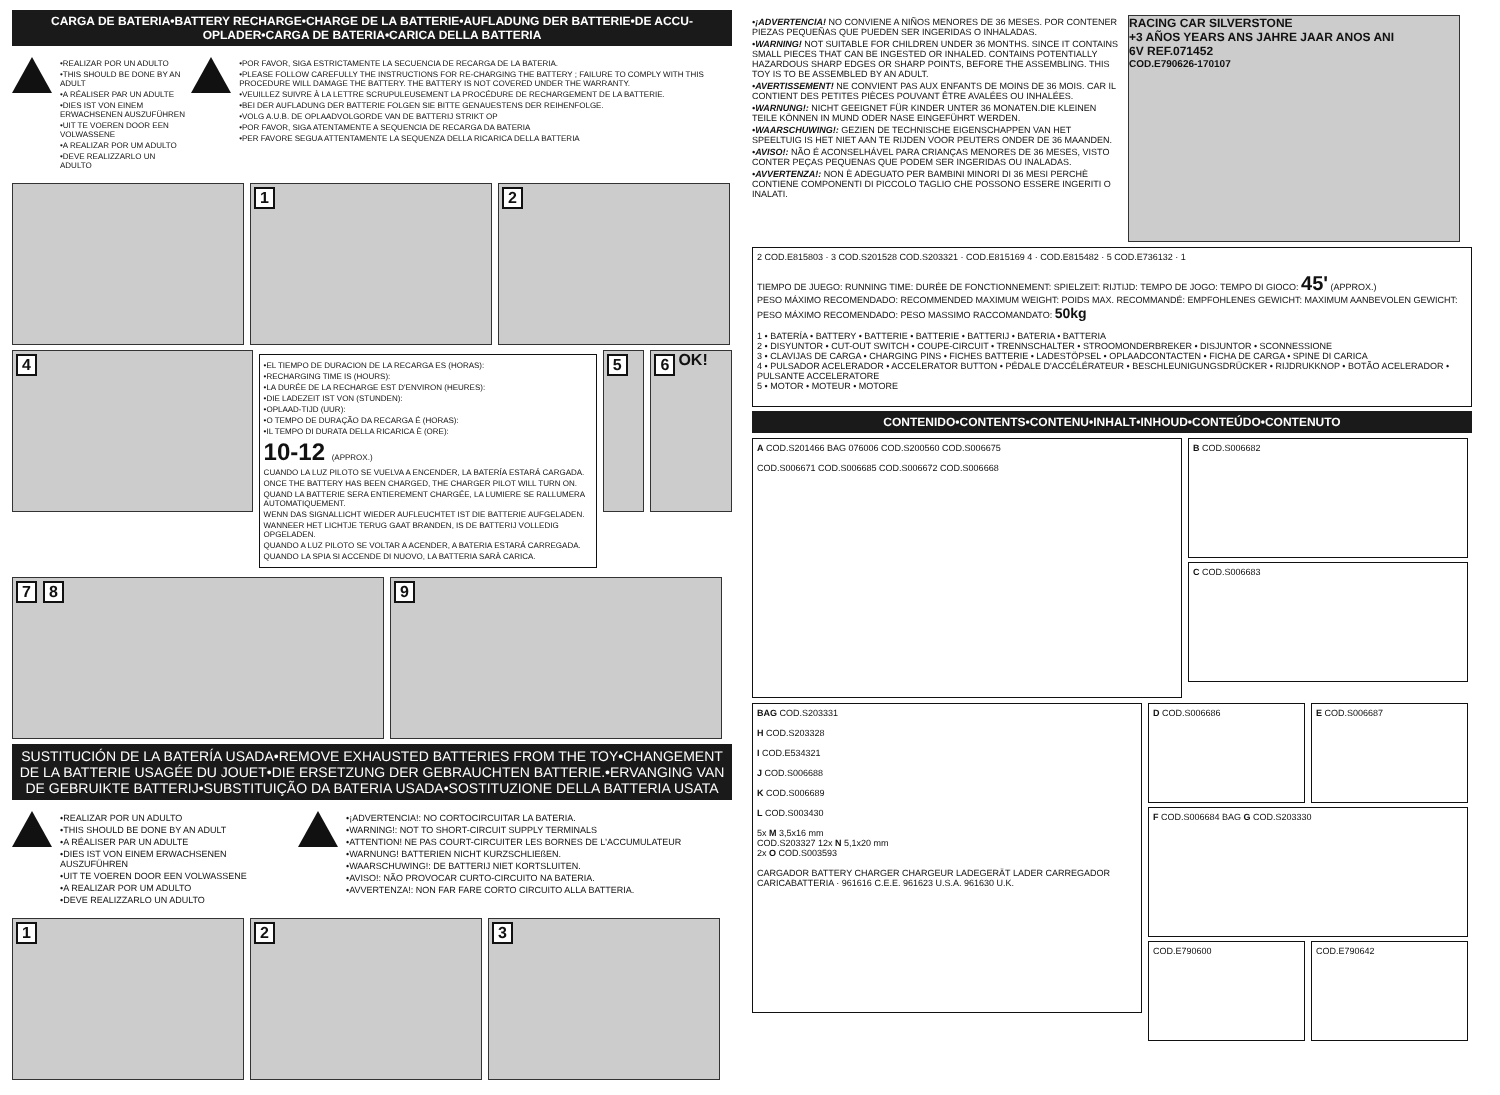CARGA DE BATERIA•BATTERY RECHARGE•CHARGE DE LA BATTERIE•AUFLADUNG DER BATTERIE•DE ACCU-OPLADER•CARGA DE BATERIA•CARICA DELLA BATTERIA
•REALIZAR POR UN ADULTO
•THIS SHOULD BE DONE BY AN ADULT
•A RÉALISER PAR UN ADULTE
•DIES IST VON EINEM ERWACHSENEN AUSZUFÜHREN
•UIT TE VOEREN DOOR EEN VOLWASSENE
•A REALIZAR POR UM ADULTO
•DEVE REALIZZARLO UN ADULTO
•POR FAVOR, SIGA ESTRICTAMENTE LA SECUENCIA DE RECARGA DE LA BATERIA.
•PLEASE FOLLOW CAREFULLY THE INSTRUCTIONS FOR RE-CHARGING THE BATTERY ; FAILURE TO COMPLY WITH THIS PROCEDURE WILL DAMAGE THE BATTERY. THE BATTERY IS NOT COVERED UNDER THE WARRANTY.
•VEUILLEZ SUIVRE À LA LETTRE SCRUPULEUSEMENT LA PROCÉDURE DE RECHARGEMENT DE LA BATTERIE.
•BEI DER AUFLADUNG DER BATTERIE FOLGEN SIE BITTE GENAUESTENS DER REIHENFOLGE.
•VOLG A.U.B. DE OPLAADVOLGORDE VAN DE BATTERIJ STRIKT OP
•POR FAVOR, SIGA ATENTAMENTE A SEQUENCIA DE RECARGA DA BATERIA
•PER FAVORE SEGUA ATTENTAMENTE LA SEQUENZA DELLA RICARICA DELLA BATTERIA
1 2
4
•EL TIEMPO DE DURACION DE LA RECARGA ES (HORAS):
•RECHARGING TIME IS (HOURS):
•LA DURÉE DE LA RECHARGE EST D'ENVIRON (HEURES):
•DIE LADEZEIT IST VON (STUNDEN):
•OPLAAD-TIJD (UUR):
•O TEMPO DE DURAÇÃO DA RECARGA É (HORAS):
•IL TEMPO DI DURATA DELLA RICARICA È (ORE):
10-12 (APPROX.)
CUANDO LA LUZ PILOTO SE VUELVA A ENCENDER, LA BATERÍA ESTARÁ CARGADA.
ONCE THE BATTERY HAS BEEN CHARGED, THE CHARGER PILOT WILL TURN ON.
QUAND LA BATTERIE SERA ENTIEREMENT CHARGÉE, LA LUMIERE SE RALLUMERA AUTOMATIQUEMENT.
WENN DAS SIGNALLICHT WIEDER AUFLEUCHTET IST DIE BATTERIE AUFGELADEN.
WANNEER HET LICHTJE TERUG GAAT BRANDEN, IS DE BATTERIJ VOLLEDIG OPGELADEN.
QUANDO A LUZ PILOTO SE VOLTAR A ACENDER, A BATERIA ESTARÁ CARREGADA.
QUANDO LA SPIA SI ACCENDE DI NUOVO, LA BATTERIA SARÀ CARICA.
5 6 OK!
7 8 9
SUSTITUCIÓN DE LA BATERÍA USADA•REMOVE EXHAUSTED BATTERIES FROM THE TOY•CHANGEMENT DE LA BATTERIE USAGÉE DU JOUET•DIE ERSETZUNG DER GEBRAUCHTEN BATTERIE.•ERVANGING VAN DE GEBRUIKTE BATTERIJ•SUBSTITUIÇÃO DA BATERIA USADA•SOSTITUZIONE DELLA BATTERIA USATA
•REALIZAR POR UN ADULTO
•THIS SHOULD BE DONE BY AN ADULT
•A RÉALISER PAR UN ADULTE
•DIES IST VON EINEM ERWACHSENEN AUSZUFÜHREN
•UIT TE VOEREN DOOR EEN VOLWASSENE
•A REALIZAR POR UM ADULTO
•DEVE REALIZZARLO UN ADULTO
•¡ADVERTENCIA!: NO CORTOCIRCUITAR LA BATERIA.
•WARNING!: NOT TO SHORT-CIRCUIT SUPPLY TERMINALS
•ATTENTION! NE PAS COURT-CIRCUITER LES BORNES DE L'ACCUMULATEUR
•WARNUNG! BATTERIEN NICHT KURZSCHLIEßEN.
•WAARSCHUWING!: DE BATTERIJ NIET KORTSLUITEN.
•AVISO!: NÃO PROVOCAR CURTO-CIRCUITO NA BATERIA.
•AVVERTENZA!: NON FAR FARE CORTO CIRCUITO ALLA BATTERIA.
1 2 3
•¡ADVERTENCIA! NO CONVIENE A NIÑOS MENORES DE 36 MESES. POR CONTENER PIEZAS PEQUEÑAS QUE PUEDEN SER INGERIDAS O INHALADAS.
•WARNING! NOT SUITABLE FOR CHILDREN UNDER 36 MONTHS. SINCE IT CONTAINS SMALL PIECES THAT CAN BE INGESTED OR INHALED. CONTAINS POTENTIALLY HAZARDOUS SHARP EDGES OR SHARP POINTS, BEFORE THE ASSEMBLING. THIS TOY IS TO BE ASSEMBLED BY AN ADULT.
•AVERTISSEMENT! NE CONVIENT PAS AUX ENFANTS DE MOINS DE 36 MOIS. CAR IL CONTIENT DES PETITES PIÈCES POUVANT ÊTRE AVALÉES OU INHALÉES.
•WARNUNG!: NICHT GEEIGNET FÜR KINDER UNTER 36 MONATEN.DIE KLEINEN TEILE KÖNNEN IN MUND ODER NASE EINGEFÜHRT WERDEN.
•WAARSCHUWING!: GEZIEN DE TECHNISCHE EIGENSCHAPPEN VAN HET SPEELTUIG IS HET NIET AAN TE RIJDEN VOOR PEUTERS ONDER DE 36 MAANDEN.
•AVISO!: NÃO É ACONSELHÁVEL PARA CRIANÇAS MENORES DE 36 MESES, VISTO CONTER PEÇAS PEQUENAS QUE PODEM SER INGERIDAS OU INALADAS.
•AVVERTENZA!: NON È ADEGUATO PER BAMBINI MINORI DI 36 MESI PERCHÈ CONTIENE COMPONENTI DI PICCOLO TAGLIO CHE POSSONO ESSERE INGERITI O INALATI.
RACING CAR SILVERSTONE
+3 AÑOS YEARS ANS JAHRE JAAR ANOS ANI
6V REF.071452
COD.E790626-170107
2 COD.E815803 · 3 COD.S201528 COD.S203321 · COD.E815169 4 · COD.E815482 · 5 COD.E736132 · 1
TIEMPO DE JUEGO: RUNNING TIME: DURÉE DE FONCTIONNEMENT: SPIELZEIT: RIJTIJD: TEMPO DE JOGO: TEMPO DI GIOCO: 45' (APPROX.)
PESO MÁXIMO RECOMENDADO: RECOMMENDED MAXIMUM WEIGHT: POIDS MAX. RECOMMANDÉ: EMPFOHLENES GEWICHT: MAXIMUM AANBEVOLEN GEWICHT: PESO MÁXIMO RECOMENDADO: PESO MASSIMO RACCOMANDATO: 50kg
1 • BATERÍA • BATTERY • BATTERIE • BATTERIE • BATTERIJ • BATERIA • BATTERIA
2 • DISYUNTOR • CUT-OUT SWITCH • COUPE-CIRCUIT • TRENNSCHALTER • STROOMONDERBREKER • DISJUNTOR • SCONNESSIONE
3 • CLAVIJAS DE CARGA • CHARGING PINS • FICHES BATTERIE • LADESTÖPSEL • OPLAADCONTACTEN • FICHA DE CARGA • SPINE DI CARICA
4 • PULSADOR ACELERADOR • ACCELERATOR BUTTON • PÉDALE D'ACCÉLÉRATEUR • BESCHLEUNIGUNGSDRÜCKER • RIJDRUKKNOP • BOTÃO ACELERADOR • PULSANTE ACCELERATORE
5 • MOTOR • MOTEUR • MOTORE
CONTENIDO•CONTENTS•CONTENU•INHALT•INHOUD•CONTEÚDO•CONTENUTO
A COD.S201466 BAG 076006 COD.S200560 COD.S006675
COD.S006671 COD.S006685 COD.S006672 COD.S006668
B COD.S006682
C COD.S006683
BAG COD.S203331
H COD.S203328
I COD.E534321
J COD.S006688
K COD.S006689
L COD.S003430
5x M 3,5x16 mm
COD.S203327 12x N 5,1x20 mm
2x O COD.S003593
CARGADOR BATTERY CHARGER CHARGEUR LADEGERÄT LADER CARREGADOR CARICABATTERIA · 961616 C.E.E. 961623 U.S.A. 961630 U.K.
D COD.S006686 E COD.S006687
F COD.S006684 BAG G COD.S203330
COD.E790600 COD.E790642